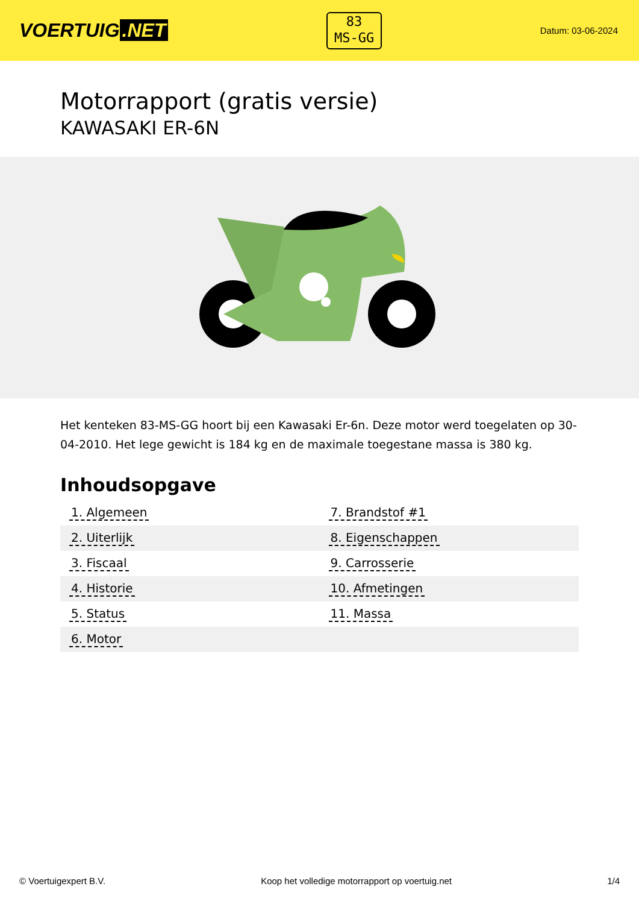VOERTUIG.NET
83
MS-GG
Datum: 03-06-2024
Motorrapport (gratis versie)
KAWASAKI ER-6N
Het kenteken 83-MS-GG hoort bij een Kawasaki Er-6n. Deze motor werd toegelaten op 30-04-2010. Het lege gewicht is 184 kg en de maximale toegestane massa is 380 kg.
Inhoudsopgave
| 1. Algemeen | 7. Brandstof #1 |
| 2. Uiterlijk | 8. Eigenschappen |
| 3. Fiscaal | 9. Carrosserie |
| 4. Historie | 10. Afmetingen |
| 5. Status | 11. Massa |
| 6. Motor | |
© Voertuigexpert B.V. Koop het volledige motorrapport op voertuig.net 1/4